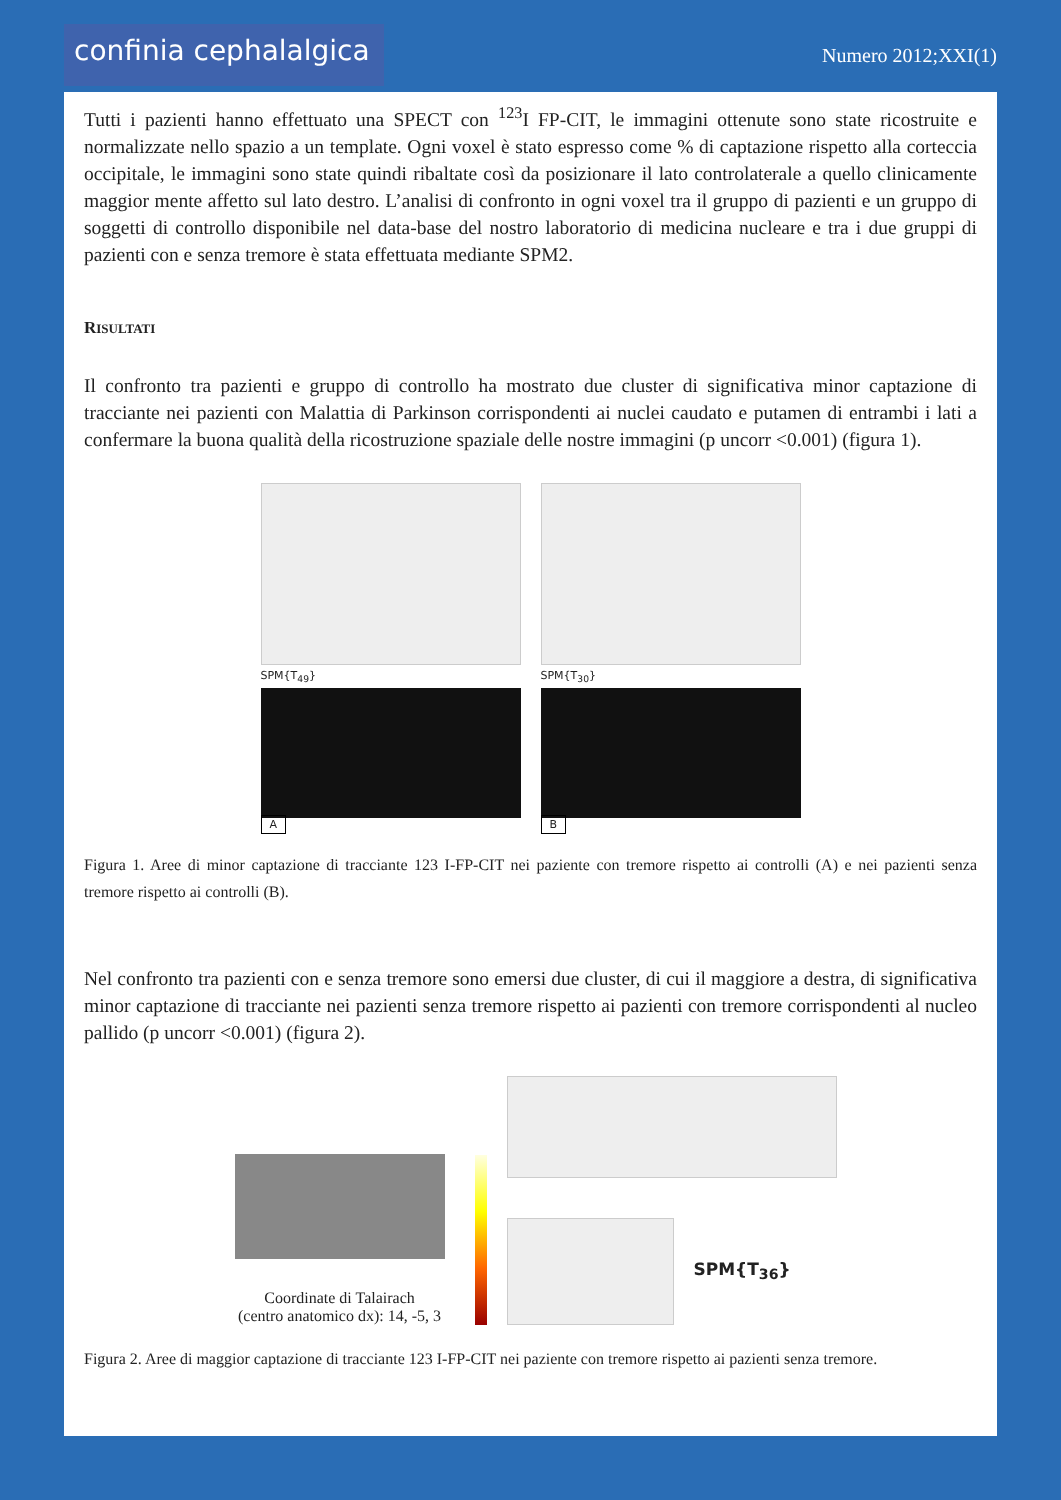confinia cephalalgica
Numero 2012;XXI(1)
Tutti i pazienti hanno effettuato una SPECT con <sup>123</sup>I FP-CIT, le immagini ottenute sono state ricostruite e normalizzate nello spazio a un template. Ogni voxel è stato espresso come % di captazione rispetto alla corteccia occipitale, le immagini sono state quindi ribaltate così da posizionare il lato controlaterale a quello clinicamente maggior mente affetto sul lato destro. L’analisi di confronto in ogni voxel tra il gruppo di pazienti e un gruppo di soggetti di controllo disponibile nel data-base del nostro laboratorio di medicina nucleare e tra i due gruppi di pazienti con e senza tremore è stata effettuata mediante SPM2.
RISULTATI
Il confronto tra pazienti e gruppo di controllo ha mostrato due cluster di significativa minor captazione di tracciante nei pazienti con Malattia di Parkinson corrispondenti ai nuclei caudato e putamen di entrambi i lati a confermare la buona qualità della ricostruzione spaziale delle nostre immagini (p uncorr <0.001) (figura 1).
SPM{T<sub>49</sub>}
A
SPM{T<sub>30</sub>}
B
Figura 1. Aree di minor captazione di tracciante 123 I-FP-CIT nei paziente con tremore rispetto ai controlli (A) e nei pazienti senza tremore rispetto ai controlli (B).
Nel confronto tra pazienti con e senza tremore sono emersi due cluster, di cui il maggiore a destra, di significativa minor captazione di tracciante nei pazienti senza tremore rispetto ai pazienti con tremore corrispondenti al nucleo pallido (p uncorr <0.001) (figura 2).
Coordinate di Talairach
(centro anatomico dx): 14, -5, 3
SPM{T<sub>36</sub>}
Figura 2. Aree di maggior captazione di tracciante 123 I-FP-CIT nei paziente con tremore rispetto ai pazienti senza tremore.